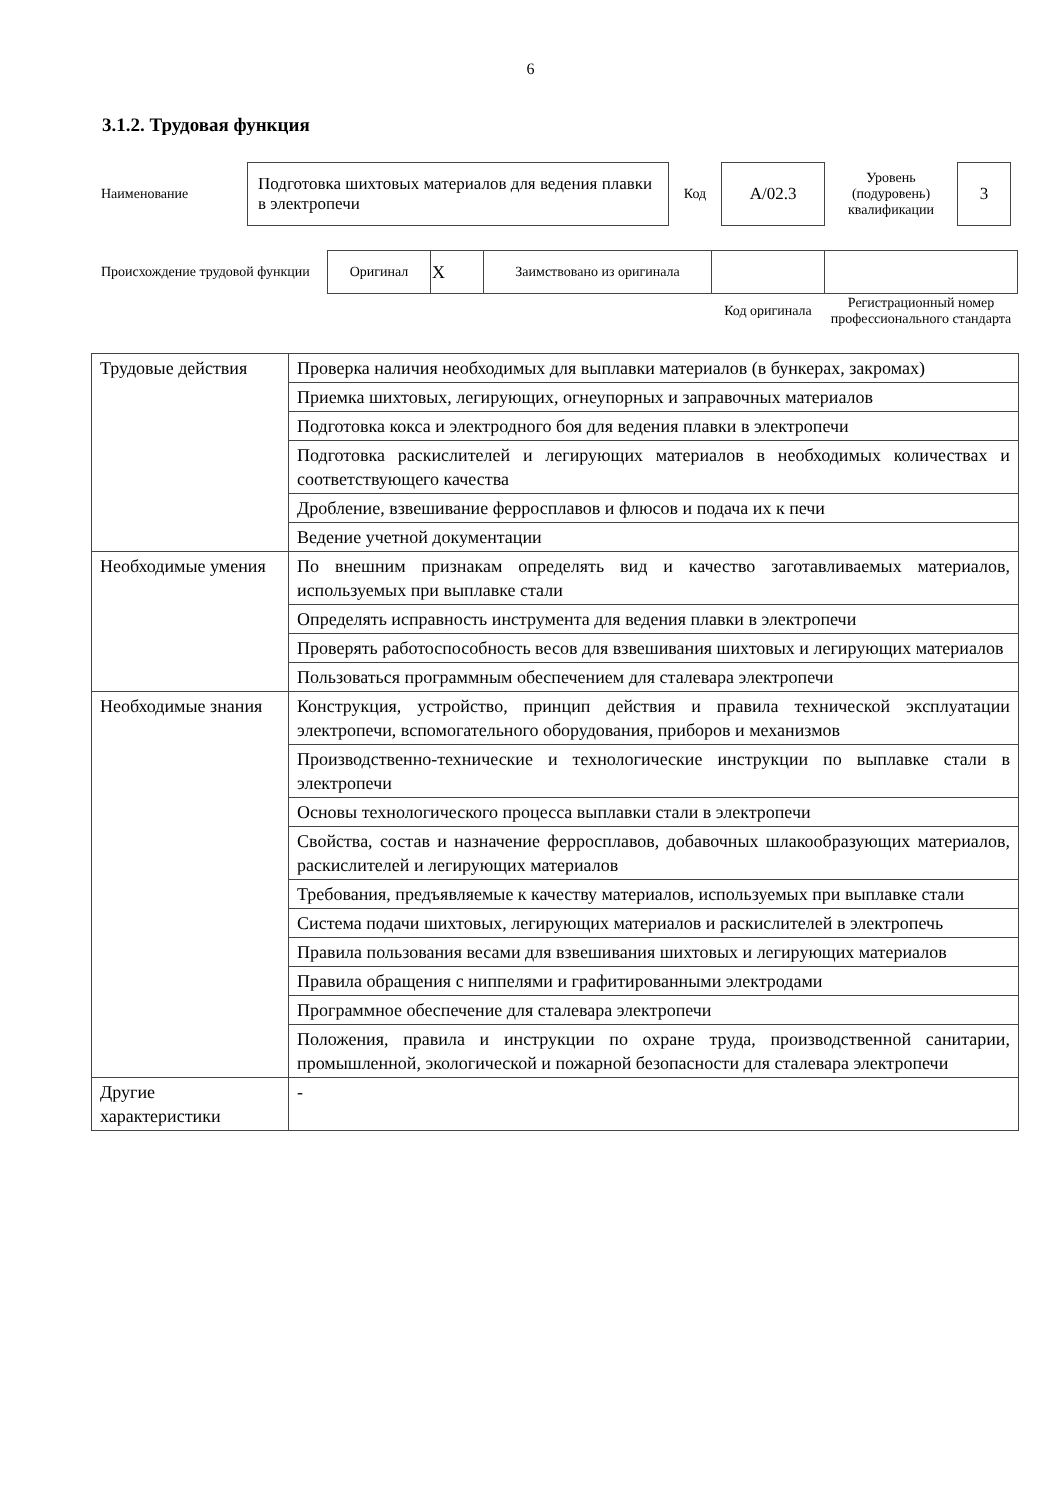6
3.1.2. Трудовая функция
| Наименование | Подготовка шихтовых материалов для ведения плавки в электропечи | Код | A/02.3 | Уровень (подуровень) квалификации | 3 |
| Происхождение трудовой функции | Оригинал | X | Заимствовано из оригинала | | |
| | | | | Код оригинала | Регистрационный номер профессионального стандарта |
| Трудовые действия | Проверка наличия необходимых для выплавки материалов (в бункерах, закромах) |
| | Приемка шихтовых, легирующих, огнеупорных и заправочных материалов |
| | Подготовка кокса и электродного боя для ведения плавки в электропечи |
| | Подготовка раскислителей и легирующих материалов в необходимых количествах и соответствующего качества |
| | Дробление, взвешивание ферросплавов и флюсов и подача их к печи |
| | Ведение учетной документации |
| Необходимые умения | По внешним признакам определять вид и качество заготавливаемых материалов, используемых при выплавке стали |
| | Определять исправность инструмента для ведения плавки в электропечи |
| | Проверять работоспособность весов для взвешивания шихтовых и легирующих материалов |
| | Пользоваться программным обеспечением для сталевара электропечи |
| Необходимые знания | Конструкция, устройство, принцип действия и правила технической эксплуатации электропечи, вспомогательного оборудования, приборов и механизмов |
| | Производственно-технические и технологические инструкции по выплавке стали в электропечи |
| | Основы технологического процесса выплавки стали в электропечи |
| | Свойства, состав и назначение ферросплавов, добавочных шлакообразующих материалов, раскислителей и легирующих материалов |
| | Требования, предъявляемые к качеству материалов, используемых при выплавке стали |
| | Система подачи шихтовых, легирующих материалов и раскислителей в электропечь |
| | Правила пользования весами для взвешивания шихтовых и легирующих материалов |
| | Правила обращения с ниппелями и графитированными электродами |
| | Программное обеспечение для сталевара электропечи |
| | Положения, правила и инструкции по охране труда, производственной санитарии, промышленной, экологической и пожарной безопасности для сталевара электропечи |
| Другие характеристики | - |